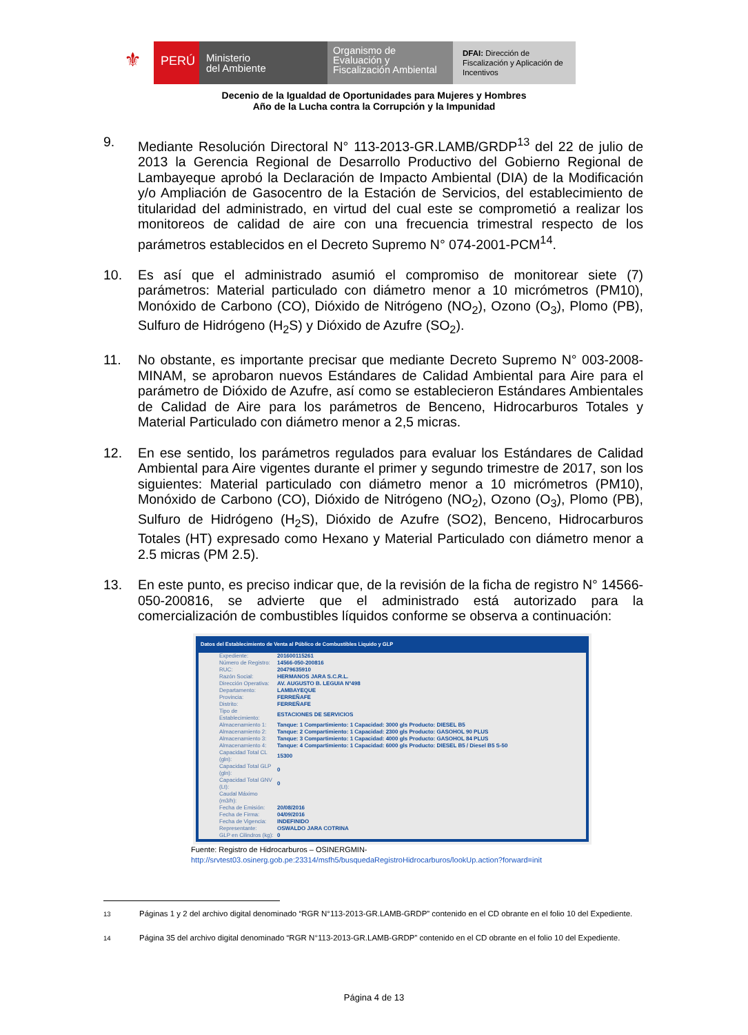⚜
PERÚ
Ministerio
del Ambiente
Organismo de
Evaluación y
Fiscalización Ambiental
DFAI: Dirección de Fiscalización y Aplicación de Incentivos
Decenio de la Igualdad de Oportunidades para Mujeres y Hombres
Año de la Lucha contra la Corrupción y la Impunidad
9. Mediante Resolución Directoral N° 113-2013-GR.LAMB/GRDP<sup>13</sup> del 22 de julio de 2013 la Gerencia Regional de Desarrollo Productivo del Gobierno Regional de Lambayeque aprobó la Declaración de Impacto Ambiental (DIA) de la Modificación y/o Ampliación de Gasocentro de la Estación de Servicios, del establecimiento de titularidad del administrado, en virtud del cual este se comprometió a realizar los monitoreos de calidad de aire con una frecuencia trimestral respecto de los parámetros establecidos en el Decreto Supremo N° 074-2001-PCM<sup>14</sup>.
10. Es así que el administrado asumió el compromiso de monitorear siete (7) parámetros: Material particulado con diámetro menor a 10 micrómetros (PM10), Monóxido de Carbono (CO), Dióxido de Nitrógeno (NO<sub>2</sub>), Ozono (O<sub>3</sub>), Plomo (PB), Sulfuro de Hidrógeno (H<sub>2</sub>S) y Dióxido de Azufre (SO<sub>2</sub>).
11. No obstante, es importante precisar que mediante Decreto Supremo N° 003-2008-MINAM, se aprobaron nuevos Estándares de Calidad Ambiental para Aire para el parámetro de Dióxido de Azufre, así como se establecieron Estándares Ambientales de Calidad de Aire para los parámetros de Benceno, Hidrocarburos Totales y Material Particulado con diámetro menor a 2,5 micras.
12. En ese sentido, los parámetros regulados para evaluar los Estándares de Calidad Ambiental para Aire vigentes durante el primer y segundo trimestre de 2017, son los siguientes: Material particulado con diámetro menor a 10 micrómetros (PM10), Monóxido de Carbono (CO), Dióxido de Nitrógeno (NO<sub>2</sub>), Ozono (O<sub>3</sub>), Plomo (PB), Sulfuro de Hidrógeno (H<sub>2</sub>S), Dióxido de Azufre (SO2), Benceno, Hidrocarburos Totales (HT) expresado como Hexano y Material Particulado con diámetro menor a 2.5 micras (PM 2.5).
13. En este punto, es preciso indicar que, de la revisión de la ficha de registro N° 14566-050-200816, se advierte que el administrado está autorizado para la comercialización de combustibles líquidos conforme se observa a continuación:
Datos del Establecimiento de Venta al Público de Combustibles Liquido y GLP
| Expediente: | 201600115261 |
| Número de Registro: | 14566-050-200816 |
| RUC: | 20479635910 |
| Razón Social: | HERMANOS JARA S.C.R.L. |
| Dirección Operativa: | AV. AUGUSTO B. LEGUIA N°498 |
| Departamento: | LAMBAYEQUE |
| Provincia: | FERREÑAFE |
| Distrito: | FERREÑAFE |
| Tipo de Establecimiento: | ESTACIONES DE SERVICIOS |
| Almacenamiento 1: | Tanque: 1 Compartimiento: 1 Capacidad: 3000 gls Producto: DIESEL B5 |
| Almacenamiento 2: | Tanque: 2 Compartimiento: 1 Capacidad: 2300 gls Producto: GASOHOL 90 PLUS |
| Almacenamiento 3: | Tanque: 3 Compartimiento: 1 Capacidad: 4000 gls Producto: GASOHOL 84 PLUS |
| Almacenamiento 4: | Tanque: 4 Compartimiento: 1 Capacidad: 6000 gls Producto: DIESEL B5 / Diesel B5 S-50 |
| Capacidad Total CL (gln): | 15300 |
| Capacidad Total GLP (gln): | 0 |
| Capacidad Total GNV (Lt): | 0 |
| Caudal Máximo (m3/h): | |
| Fecha de Emisión: | 20/08/2016 |
| Fecha de Firma: | 04/09/2016 |
| Fecha de Vigencia: | INDEFINIDO |
| Representante: | OSWALDO JARA COTRINA |
| GLP en Cilindros (kg): | 0 |
Fuente: Registro de Hidrocarburos – OSINERGMIN-
http://srvtest03.osinerg.gob.pe:23314/msfh5/busquedaRegistroHidrocarburos/lookUp.action?forward=init
<sup>13</sup> Páginas 1 y 2 del archivo digital denominado “RGR N°113-2013-GR.LAMB-GRDP” contenido en el CD obrante en el folio 10 del Expediente.
<sup>14</sup> Página 35 del archivo digital denominado “RGR N°113-2013-GR.LAMB-GRDP” contenido en el CD obrante en el folio 10 del Expediente.
Página 4 de 13